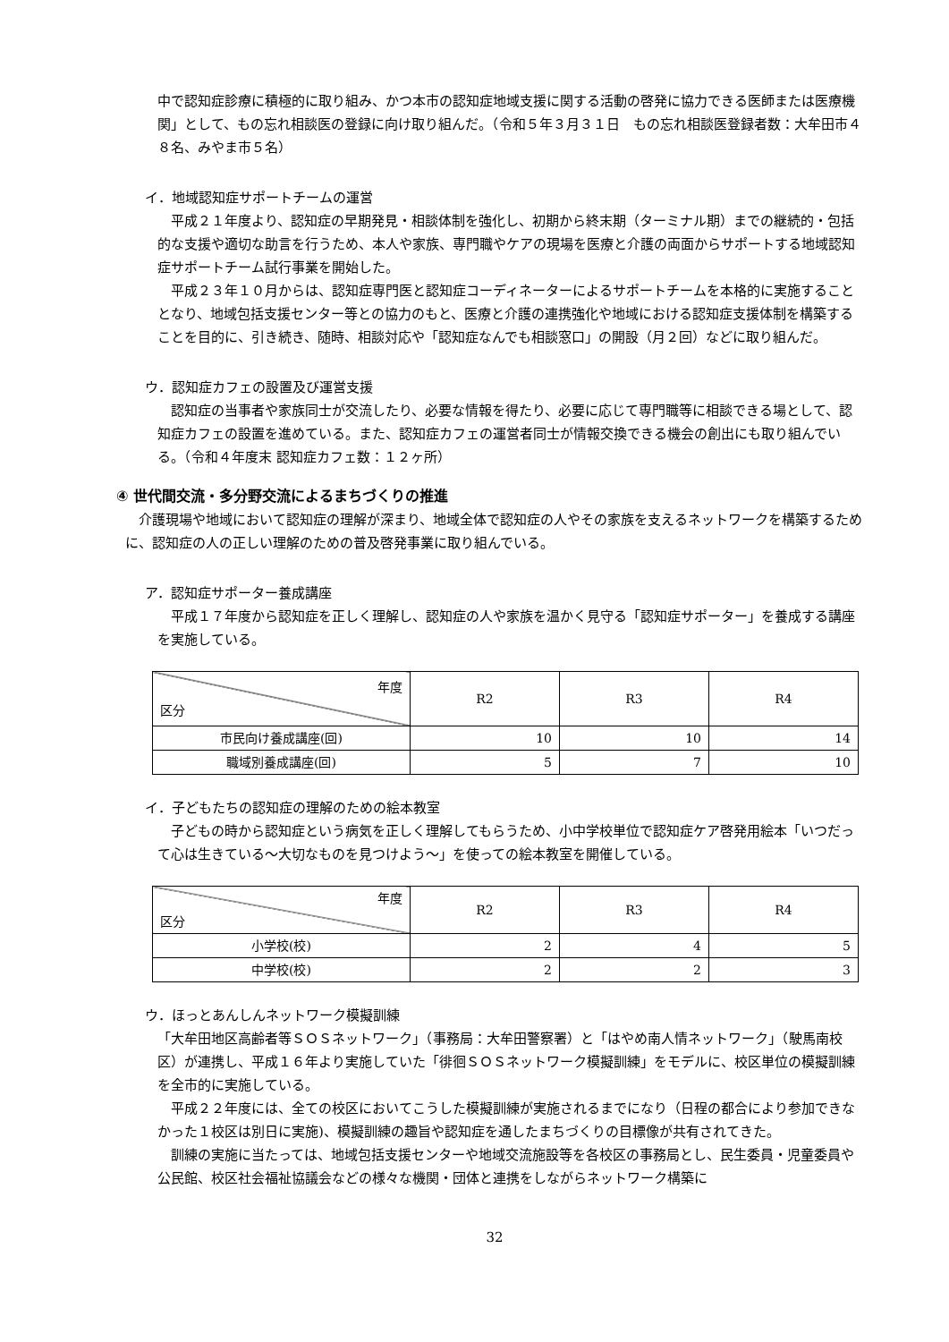中で認知症診療に積極的に取り組み、かつ本市の認知症地域支援に関する活動の啓発に協力できる医師または医療機関」として、もの忘れ相談医の登録に向け取り組んだ。（令和５年３月３１日　もの忘れ相談医登録者数：大牟田市４８名、みやま市５名）
イ．地域認知症サポートチームの運営
　平成２１年度より、認知症の早期発見・相談体制を強化し、初期から終末期（ターミナル期）までの継続的・包括的な支援や適切な助言を行うため、本人や家族、専門職やケアの現場を医療と介護の両面からサポートする地域認知症サポートチーム試行事業を開始した。
　平成２３年１０月からは、認知症専門医と認知症コーディネーターによるサポートチームを本格的に実施することとなり、地域包括支援センター等との協力のもと、医療と介護の連携強化や地域における認知症支援体制を構築することを目的に、引き続き、随時、相談対応や「認知症なんでも相談窓口」の開設（月２回）などに取り組んだ。
ウ．認知症カフェの設置及び運営支援
　認知症の当事者や家族同士が交流したり、必要な情報を得たり、必要に応じて専門職等に相談できる場として、認知症カフェの設置を進めている。また、認知症カフェの運営者同士が情報交換できる機会の創出にも取り組んでいる。（令和４年度末 認知症カフェ数：１２ヶ所）
④ 世代間交流・多分野交流によるまちづくりの推進
　介護現場や地域において認知症の理解が深まり、地域全体で認知症の人やその家族を支えるネットワークを構築するために、認知症の人の正しい理解のための普及啓発事業に取り組んでいる。
ア．認知症サポーター養成講座
　平成１７年度から認知症を正しく理解し、認知症の人や家族を温かく見守る「認知症サポーター」を養成する講座を実施している。
| 年度 区分 | R2 | R3 | R4 |
| --- | --- | --- | --- |
| 市民向け養成講座(回) | 10 | 10 | 14 |
| 職域別養成講座(回) | 5 | 7 | 10 |
イ．子どもたちの認知症の理解のための絵本教室
　子どもの時から認知症という病気を正しく理解してもらうため、小中学校単位で認知症ケア啓発用絵本「いつだって心は生きている～大切なものを見つけよう～」を使っての絵本教室を開催している。
| 年度 区分 | R2 | R3 | R4 |
| --- | --- | --- | --- |
| 小学校(校) | 2 | 4 | 5 |
| 中学校(校) | 2 | 2 | 3 |
ウ．ほっとあんしんネットワーク模擬訓練
「大牟田地区高齢者等ＳＯＳネットワーク」（事務局：大牟田警察署）と「はやめ南人情ネットワーク」（駛馬南校区）が連携し、平成１６年より実施していた「徘徊ＳＯＳネットワーク模擬訓練」をモデルに、校区単位の模擬訓練を全市的に実施している。
　平成２２年度には、全ての校区においてこうした模擬訓練が実施されるまでになり（日程の都合により参加できなかった１校区は別日に実施)、模擬訓練の趣旨や認知症を通したまちづくりの目標像が共有されてきた。
　訓練の実施に当たっては、地域包括支援センターや地域交流施設等を各校区の事務局とし、民生委員・児童委員や公民館、校区社会福祉協議会などの様々な機関・団体と連携をしながらネットワーク構築に
32